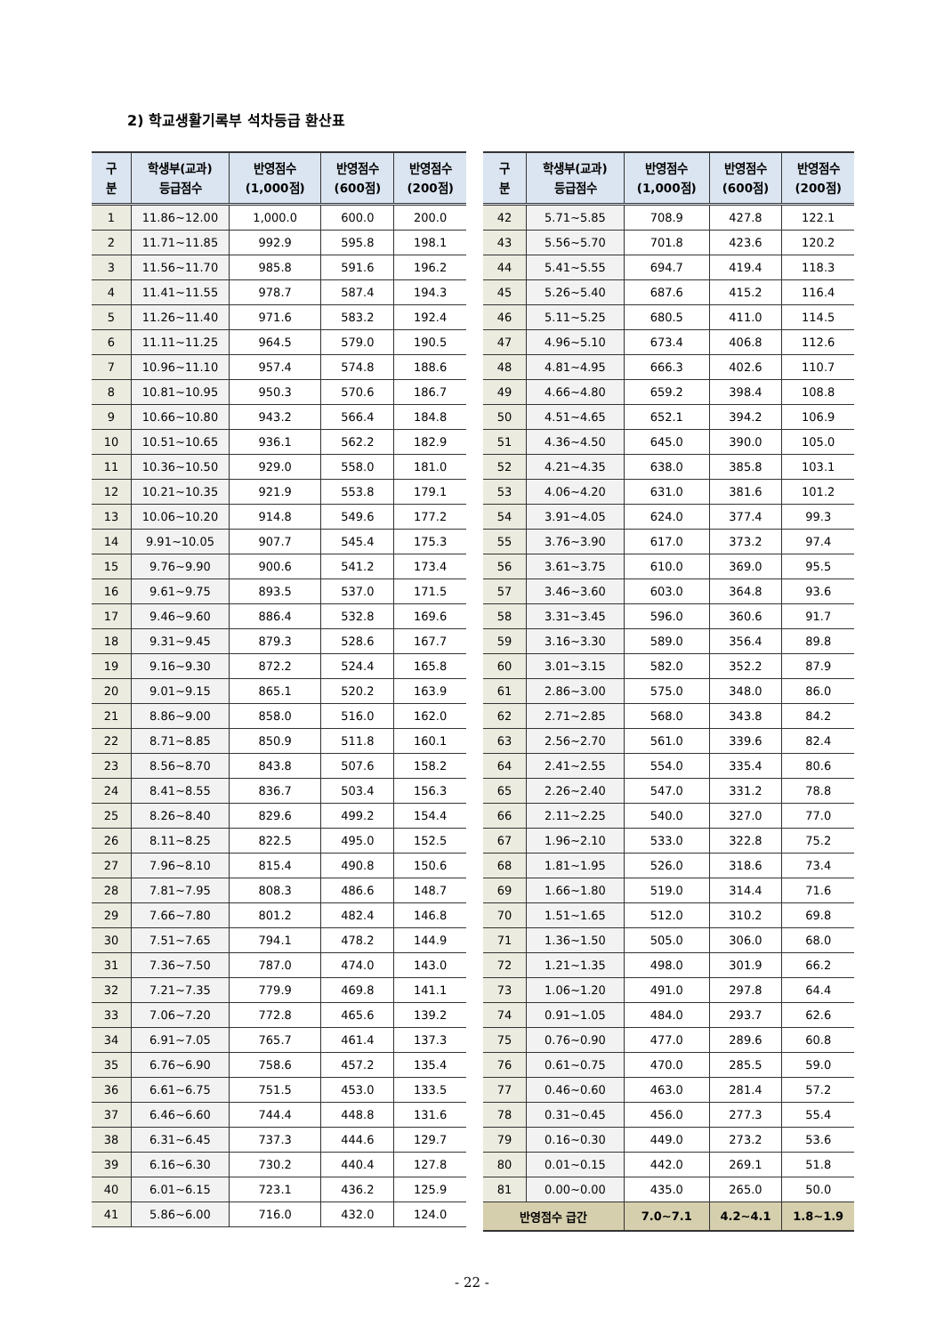2) 학교생활기록부 석차등급 환산표
| 구 분 | 학생부(교과) 등급점수 | 반영점수 (1,000점) | 반영점수 (600점) | 반영점수 (200점) |
| --- | --- | --- | --- | --- |
| 1 | 11.86~12.00 | 1,000.0 | 600.0 | 200.0 |
| 2 | 11.71~11.85 | 992.9 | 595.8 | 198.1 |
| 3 | 11.56~11.70 | 985.8 | 591.6 | 196.2 |
| 4 | 11.41~11.55 | 978.7 | 587.4 | 194.3 |
| 5 | 11.26~11.40 | 971.6 | 583.2 | 192.4 |
| 6 | 11.11~11.25 | 964.5 | 579.0 | 190.5 |
| 7 | 10.96~11.10 | 957.4 | 574.8 | 188.6 |
| 8 | 10.81~10.95 | 950.3 | 570.6 | 186.7 |
| 9 | 10.66~10.80 | 943.2 | 566.4 | 184.8 |
| 10 | 10.51~10.65 | 936.1 | 562.2 | 182.9 |
| 11 | 10.36~10.50 | 929.0 | 558.0 | 181.0 |
| 12 | 10.21~10.35 | 921.9 | 553.8 | 179.1 |
| 13 | 10.06~10.20 | 914.8 | 549.6 | 177.2 |
| 14 | 9.91~10.05 | 907.7 | 545.4 | 175.3 |
| 15 | 9.76~9.90 | 900.6 | 541.2 | 173.4 |
| 16 | 9.61~9.75 | 893.5 | 537.0 | 171.5 |
| 17 | 9.46~9.60 | 886.4 | 532.8 | 169.6 |
| 18 | 9.31~9.45 | 879.3 | 528.6 | 167.7 |
| 19 | 9.16~9.30 | 872.2 | 524.4 | 165.8 |
| 20 | 9.01~9.15 | 865.1 | 520.2 | 163.9 |
| 21 | 8.86~9.00 | 858.0 | 516.0 | 162.0 |
| 22 | 8.71~8.85 | 850.9 | 511.8 | 160.1 |
| 23 | 8.56~8.70 | 843.8 | 507.6 | 158.2 |
| 24 | 8.41~8.55 | 836.7 | 503.4 | 156.3 |
| 25 | 8.26~8.40 | 829.6 | 499.2 | 154.4 |
| 26 | 8.11~8.25 | 822.5 | 495.0 | 152.5 |
| 27 | 7.96~8.10 | 815.4 | 490.8 | 150.6 |
| 28 | 7.81~7.95 | 808.3 | 486.6 | 148.7 |
| 29 | 7.66~7.80 | 801.2 | 482.4 | 146.8 |
| 30 | 7.51~7.65 | 794.1 | 478.2 | 144.9 |
| 31 | 7.36~7.50 | 787.0 | 474.0 | 143.0 |
| 32 | 7.21~7.35 | 779.9 | 469.8 | 141.1 |
| 33 | 7.06~7.20 | 772.8 | 465.6 | 139.2 |
| 34 | 6.91~7.05 | 765.7 | 461.4 | 137.3 |
| 35 | 6.76~6.90 | 758.6 | 457.2 | 135.4 |
| 36 | 6.61~6.75 | 751.5 | 453.0 | 133.5 |
| 37 | 6.46~6.60 | 744.4 | 448.8 | 131.6 |
| 38 | 6.31~6.45 | 737.3 | 444.6 | 129.7 |
| 39 | 6.16~6.30 | 730.2 | 440.4 | 127.8 |
| 40 | 6.01~6.15 | 723.1 | 436.2 | 125.9 |
| 41 | 5.86~6.00 | 716.0 | 432.0 | 124.0 |
| 구 분 | 학생부(교과) 등급점수 | 반영점수 (1,000점) | 반영점수 (600점) | 반영점수 (200점) |
| --- | --- | --- | --- | --- |
| 42 | 5.71~5.85 | 708.9 | 427.8 | 122.1 |
| 43 | 5.56~5.70 | 701.8 | 423.6 | 120.2 |
| 44 | 5.41~5.55 | 694.7 | 419.4 | 118.3 |
| 45 | 5.26~5.40 | 687.6 | 415.2 | 116.4 |
| 46 | 5.11~5.25 | 680.5 | 411.0 | 114.5 |
| 47 | 4.96~5.10 | 673.4 | 406.8 | 112.6 |
| 48 | 4.81~4.95 | 666.3 | 402.6 | 110.7 |
| 49 | 4.66~4.80 | 659.2 | 398.4 | 108.8 |
| 50 | 4.51~4.65 | 652.1 | 394.2 | 106.9 |
| 51 | 4.36~4.50 | 645.0 | 390.0 | 105.0 |
| 52 | 4.21~4.35 | 638.0 | 385.8 | 103.1 |
| 53 | 4.06~4.20 | 631.0 | 381.6 | 101.2 |
| 54 | 3.91~4.05 | 624.0 | 377.4 | 99.3 |
| 55 | 3.76~3.90 | 617.0 | 373.2 | 97.4 |
| 56 | 3.61~3.75 | 610.0 | 369.0 | 95.5 |
| 57 | 3.46~3.60 | 603.0 | 364.8 | 93.6 |
| 58 | 3.31~3.45 | 596.0 | 360.6 | 91.7 |
| 59 | 3.16~3.30 | 589.0 | 356.4 | 89.8 |
| 60 | 3.01~3.15 | 582.0 | 352.2 | 87.9 |
| 61 | 2.86~3.00 | 575.0 | 348.0 | 86.0 |
| 62 | 2.71~2.85 | 568.0 | 343.8 | 84.2 |
| 63 | 2.56~2.70 | 561.0 | 339.6 | 82.4 |
| 64 | 2.41~2.55 | 554.0 | 335.4 | 80.6 |
| 65 | 2.26~2.40 | 547.0 | 331.2 | 78.8 |
| 66 | 2.11~2.25 | 540.0 | 327.0 | 77.0 |
| 67 | 1.96~2.10 | 533.0 | 322.8 | 75.2 |
| 68 | 1.81~1.95 | 526.0 | 318.6 | 73.4 |
| 69 | 1.66~1.80 | 519.0 | 314.4 | 71.6 |
| 70 | 1.51~1.65 | 512.0 | 310.2 | 69.8 |
| 71 | 1.36~1.50 | 505.0 | 306.0 | 68.0 |
| 72 | 1.21~1.35 | 498.0 | 301.9 | 66.2 |
| 73 | 1.06~1.20 | 491.0 | 297.8 | 64.4 |
| 74 | 0.91~1.05 | 484.0 | 293.7 | 62.6 |
| 75 | 0.76~0.90 | 477.0 | 289.6 | 60.8 |
| 76 | 0.61~0.75 | 470.0 | 285.5 | 59.0 |
| 77 | 0.46~0.60 | 463.0 | 281.4 | 57.2 |
| 78 | 0.31~0.45 | 456.0 | 277.3 | 55.4 |
| 79 | 0.16~0.30 | 449.0 | 273.2 | 53.6 |
| 80 | 0.01~0.15 | 442.0 | 269.1 | 51.8 |
| 81 | 0.00~0.00 | 435.0 | 265.0 | 50.0 |
| 반영점수 급간 | | 7.0~7.1 | 4.2~4.1 | 1.8~1.9 |
- 22 -